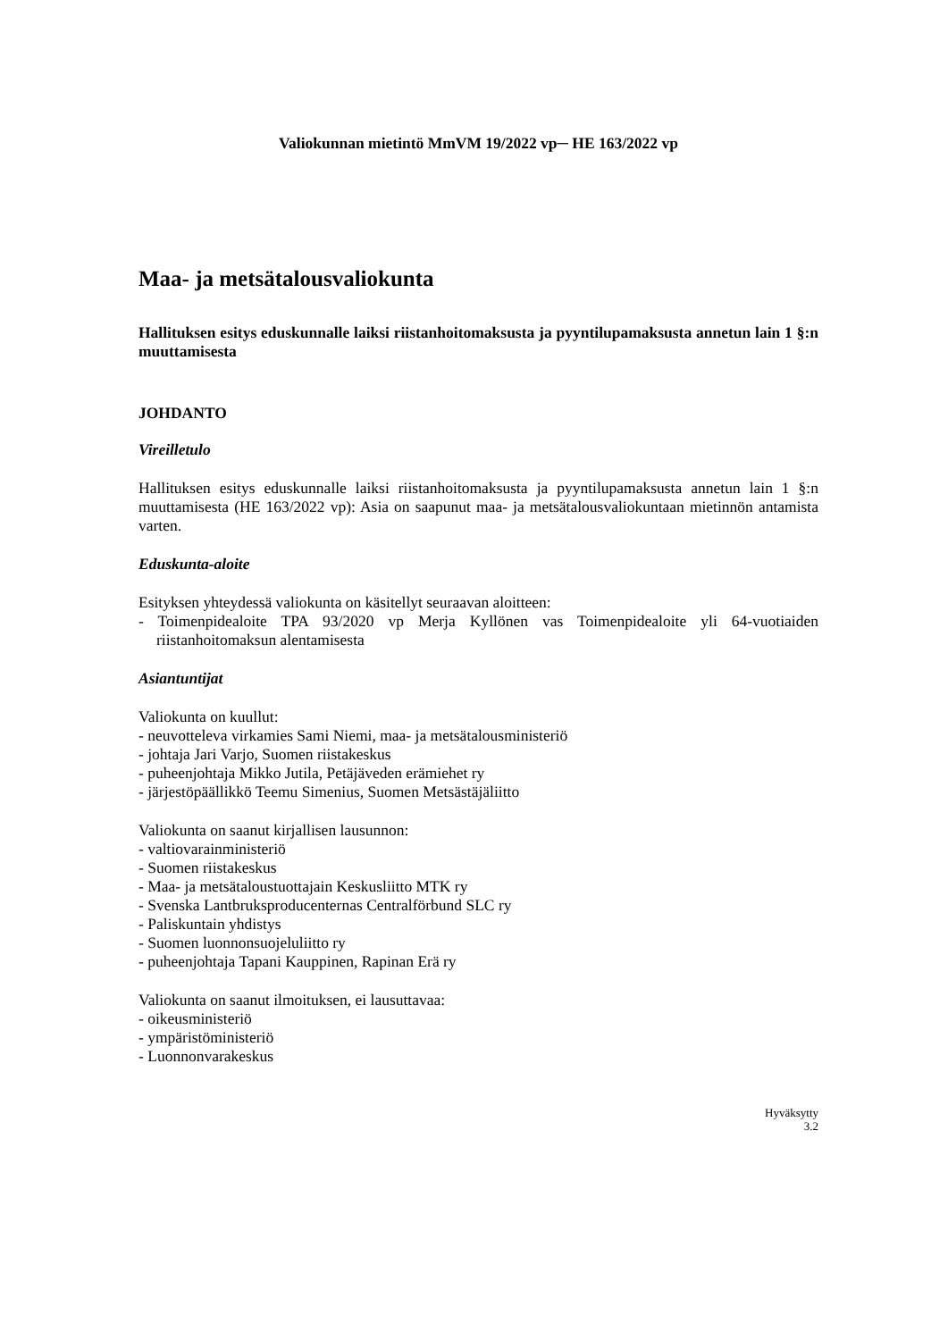Valiokunnan mietintö MmVM 19/2022 vp─ HE 163/2022 vp
Maa- ja metsätalousvaliokunta
Hallituksen esitys eduskunnalle laiksi riistanhoitomaksusta ja pyyntilupamaksusta annetun lain 1 §:n muuttamisesta
JOHDANTO
Vireilletulo
Hallituksen esitys eduskunnalle laiksi riistanhoitomaksusta ja pyyntilupamaksusta annetun lain 1 §:n muuttamisesta (HE 163/2022 vp): Asia on saapunut maa- ja metsätalousvaliokuntaan mietinnön antamista varten.
Eduskunta-aloite
Esityksen yhteydessä valiokunta on käsitellyt seuraavan aloitteen:
- Toimenpidealoite TPA 93/2020 vp Merja Kyllönen vas Toimenpidealoite yli 64-vuotiaiden riistanhoitomaksun alentamisesta
Asiantuntijat
Valiokunta on kuullut:
- neuvotteleva virkamies Sami Niemi, maa- ja metsätalousministeriö
- johtaja Jari Varjo, Suomen riistakeskus
- puheenjohtaja Mikko Jutila, Petäjäveden erämiehet ry
- järjestöpäällikkö Teemu Simenius, Suomen Metsästäjäliitto
Valiokunta on saanut kirjallisen lausunnon:
- valtiovarainministeriö
- Suomen riistakeskus
- Maa- ja metsätaloustuottajain Keskusliitto MTK ry
- Svenska Lantbruksproducenternas Centralförbund SLC ry
- Paliskuntain yhdistys
- Suomen luonnonsuojeluliitto ry
- puheenjohtaja Tapani Kauppinen, Rapinan Erä ry
Valiokunta on saanut ilmoituksen, ei lausuttavaa:
- oikeusministeriö
- ympäristöministeriö
- Luonnonvarakeskus
Hyväksytty
3.2